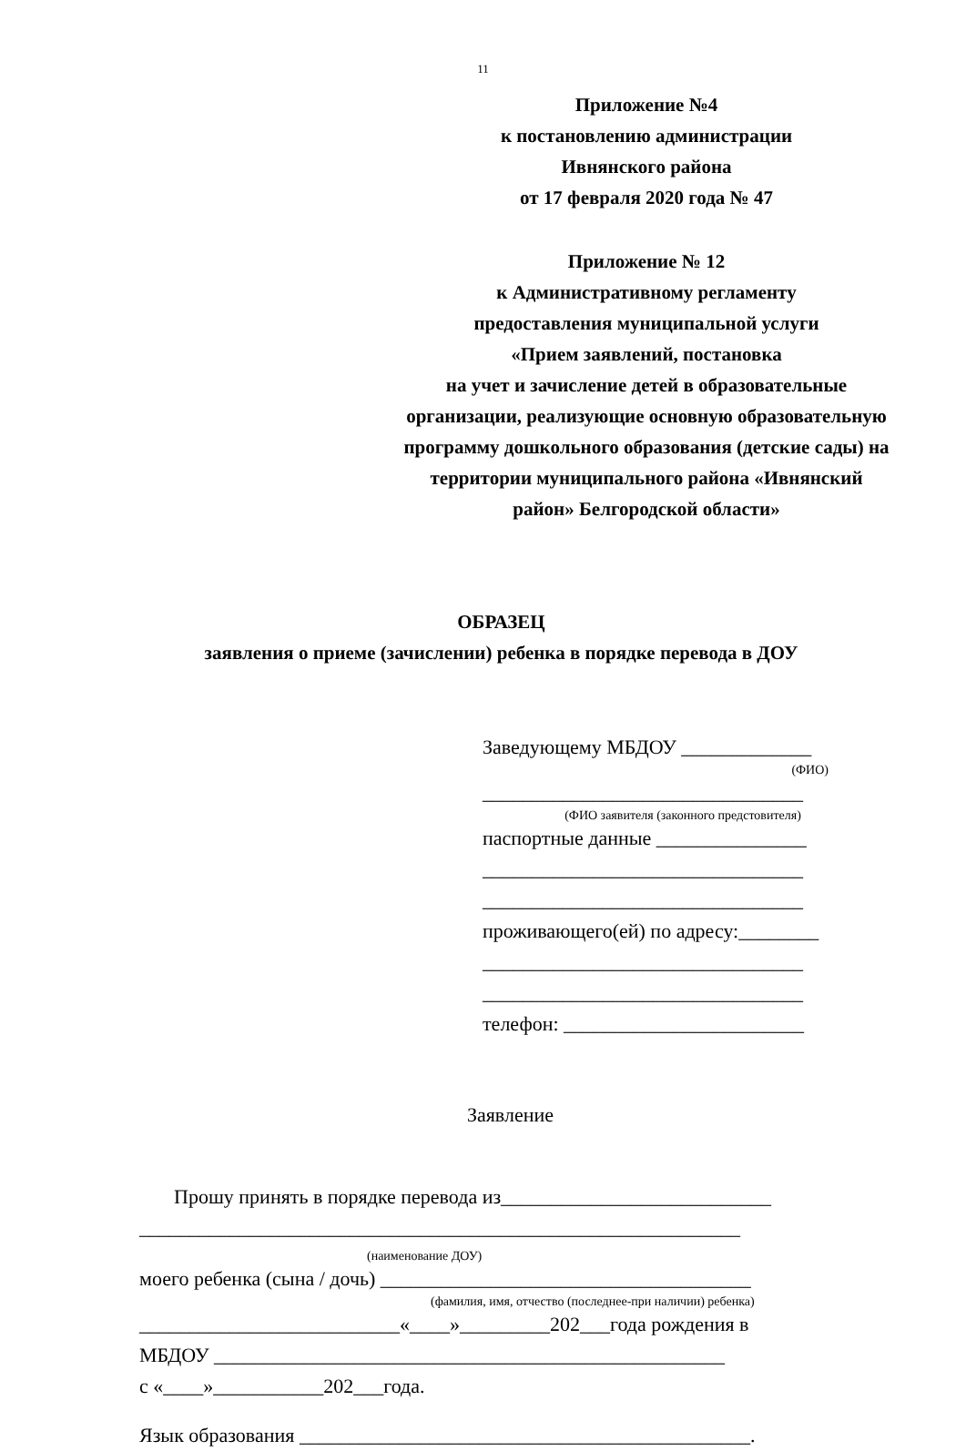11
Приложение №4
к постановлению администрации
Ивнянского района
от 17 февраля 2020 года № 47
Приложение № 12
к Административному регламенту
предоставления муниципальной услуги
«Прием заявлений, постановка
на учет и зачисление детей в образовательные организации, реализующие основную образовательную программу дошкольного образования (детские сады) на территории муниципального района «Ивнянский район» Белгородской области»
ОБРАЗЕЦ
заявления о приеме (зачислении) ребенка в порядке перевода в ДОУ
Заведующему МБДОУ _____________
(ФИО)
________________________________
(ФИО заявителя (законного предстовителя)
паспортные данные _______________
________________________________
________________________________
проживающего(ей) по адресу:________
________________________________
________________________________
телефон: ________________________
Заявление
Прошу принять в порядке перевода из___________________________
____________________________________________________________
(наименование ДОУ)
моего ребенка (сына / дочь) _____________________________________
(фамилия, имя, отчество (последнее-при наличии) ребенка)
__________________________«____»_________202___года рождения в
МБДОУ ___________________________________________________
с «____»___________202___года.
Язык образования _____________________________________________.